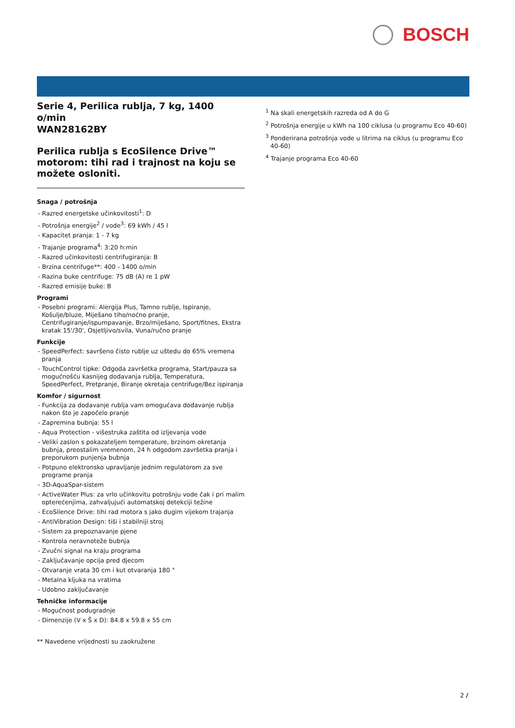BOSCH
Serie 4, Perilica rublja, 7 kg, 1400 o/min
WAN28162BY
Perilica rublja s EcoSilence Drive™ motorom: tihi rad i trajnost na koju se možete osloniti.
Snaga / potrošnja
- Razred energetske učinkovitosti<sup>1</sup>: D
- Potrošnja energije<sup>2</sup> / vode<sup>3</sup>: 69 kWh / 45 l
- Kapacitet pranja: 1 - 7 kg
- Trajanje programa<sup>4</sup>: 3:20 h:min
- Razred učinkovitosti centrifugiranja: B
- Brzina centrifuge**: 400 - 1400 o/min
- Razina buke centrifuge: 75 dB (A) re 1 pW
- Razred emisije buke: B
Programi
- Posebni programi: Alergija Plus, Tamno rublje, Ispiranje, Košulje/bluze, Miješano tiho/noćno pranje, Centrifugiranje/ispumpavanje, Brzo/miješano, Sport/fitnes, Ekstra kratak 15'/30', Osjetljivo/svila, Vuna/ručno pranje
Funkcije
- SpeedPerfect: savršeno čisto rublje uz uštedu do 65% vremena pranja
- TouchControl tipke: Odgoda završetka programa, Start/pauza sa mogućnošću kasnijeg dodavanja rublja, Temperatura, SpeedPerfect, Pretpranje, Biranje okretaja centrifuge/Bez ispiranja
Komfor / sigurnost
- Funkcija za dodavanje rublja vam omogućava dodavanje rublja nakon što je započelo pranje
- Zapremina bubnja: 55 l
- Aqua Protection - višestruka zaštita od izljevanja vode
- Veliki zaslon s pokazateljem temperature, brzinom okretanja bubnja, preostalim vremenom, 24 h odgodom završetka pranja i preporukom punjenja bubnja
- Potpuno elektronsko upravljanje jednim regulatorom za sve programe pranja
- 3D-AquaSpar-sistem
- ActiveWater Plus: za vrlo učinkovitu potrošnju vode čak i pri malim opterećenjima, zahvaljujući automatskoj detekciji težine
- EcoSilence Drive: tihi rad motora s jako dugim vijekom trajanja
- AntiVibration Design: tiši i stabilniji stroj
- Sistem za prepoznavanje pjene
- Kontrola neravnoteže bubnja
- Zvučni signal na kraju programa
- Zaključavanje opcija pred djecom
- Otvaranje vrata 30 cm i kut otvaranja 180 °
- Metalna kljuka na vratima
- Udobno zaključavanje
Tehničke informacije
- Mogućnost podugradnje
- Dimenzije (V x Š x D): 84.8 x 59.8 x 55 cm
** Navedene vrijednosti su zaokružene
<sup>1</sup> Na skali energetskih razreda od A do G
<sup>2</sup> Potrošnja energije u kWh na 100 ciklusa (u programu Eco 40-60)
<sup>3</sup> Ponderirana potrošnja vode u litrima na ciklus (u programu Eco 40-60)
<sup>4</sup> Trajanje programa Eco 40-60
2 /